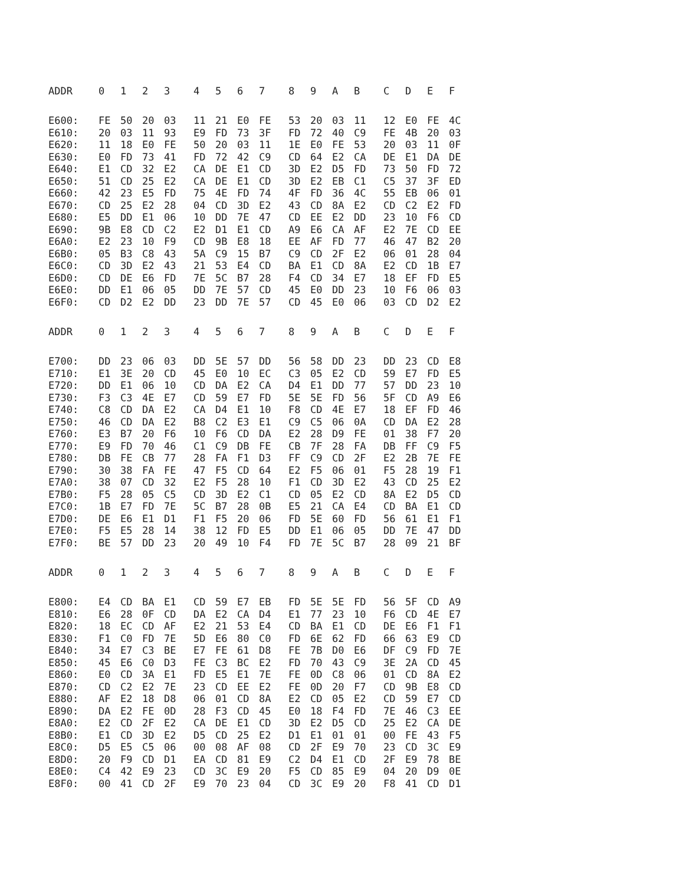| ADDR | 0 | 1 | 2 | 3 | 4 | 5 | 6 | 7 | 8 | 9 | A | B | C | D | E | F |
| --- | --- | --- | --- | --- | --- | --- | --- | --- | --- | --- | --- | --- | --- | --- | --- | --- |
| E600: | FE | 50 | 20 | 03 | 11 | 21 | E0 | FE | 53 | 20 | 03 | 11 | 12 | E0 | FE | 4C |
| E610: | 20 | 03 | 11 | 93 | E9 | FD | 73 | 3F | FD | 72 | 40 | C9 | FE | 4B | 20 | 03 |
| E620: | 11 | 18 | E0 | FE | 50 | 20 | 03 | 11 | 1E | E0 | FE | 53 | 20 | 03 | 11 | 0F |
| E630: | E0 | FD | 73 | 41 | FD | 72 | 42 | C9 | CD | 64 | E2 | CA | DE | E1 | DA | DE |
| E640: | E1 | CD | 32 | E2 | CA | DE | E1 | CD | 3D | E2 | D5 | FD | 73 | 50 | FD | 72 |
| E650: | 51 | CD | 25 | E2 | CA | DE | E1 | CD | 3D | E2 | EB | C1 | C5 | 37 | 3F | ED |
| E660: | 42 | 23 | E5 | FD | 75 | 4E | FD | 74 | 4F | FD | 36 | 4C | 55 | EB | 06 | 01 |
| E670: | CD | 25 | E2 | 28 | 04 | CD | 3D | E2 | 43 | CD | 8A | E2 | CD | C2 | E2 | FD |
| E680: | E5 | DD | E1 | 06 | 10 | DD | 7E | 47 | CD | EE | E2 | DD | 23 | 10 | F6 | CD |
| E690: | 9B | E8 | CD | C2 | E2 | D1 | E1 | CD | A9 | E6 | CA | AF | E2 | 7E | CD | EE |
| E6A0: | E2 | 23 | 10 | F9 | CD | 9B | E8 | 18 | EE | AF | FD | 77 | 46 | 47 | B2 | 20 |
| E6B0: | 05 | B3 | C8 | 43 | 5A | C9 | 15 | B7 | C9 | CD | 2F | E2 | 06 | 01 | 28 | 04 |
| E6C0: | CD | 3D | E2 | 43 | 21 | 53 | E4 | CD | BA | E1 | CD | 8A | E2 | CD | 1B | E7 |
| E6D0: | CD | DE | E6 | FD | 7E | 5C | B7 | 28 | F4 | CD | 34 | E7 | 18 | EF | FD | E5 |
| E6E0: | DD | E1 | 06 | 05 | DD | 7E | 57 | CD | 45 | E0 | DD | 23 | 10 | F6 | 06 | 03 |
| E6F0: | CD | D2 | E2 | DD | 23 | DD | 7E | 57 | CD | 45 | E0 | 06 | 03 | CD | D2 | E2 |
| ADDR | 0 | 1 | 2 | 3 | 4 | 5 | 6 | 7 | 8 | 9 | A | B | C | D | E | F |
| E700: | DD | 23 | 06 | 03 | DD | 5E | 57 | DD | 56 | 58 | DD | 23 | DD | 23 | CD | E8 |
| E710: | E1 | 3E | 20 | CD | 45 | E0 | 10 | EC | C3 | 05 | E2 | CD | 59 | E7 | FD | E5 |
| E720: | DD | E1 | 06 | 10 | CD | DA | E2 | CA | D4 | E1 | DD | 77 | 57 | DD | 23 | 10 |
| E730: | F3 | C3 | 4E | E7 | CD | 59 | E7 | FD | 5E | 5E | FD | 56 | 5F | CD | A9 | E6 |
| E740: | C8 | CD | DA | E2 | CA | D4 | E1 | 10 | F8 | CD | 4E | E7 | 18 | EF | FD | 46 |
| E750: | 46 | CD | DA | E2 | B8 | C2 | E3 | E1 | C9 | C5 | 06 | 0A | CD | DA | E2 | 28 |
| E760: | E3 | B7 | 20 | F6 | 10 | F6 | CD | DA | E2 | 28 | D9 | FE | 01 | 38 | F7 | 20 |
| E770: | E9 | FD | 70 | 46 | C1 | C9 | DB | FE | CB | 7F | 28 | FA | DB | FF | C9 | F5 |
| E780: | DB | FE | CB | 77 | 28 | FA | F1 | D3 | FF | C9 | CD | 2F | E2 | 2B | 7E | FE |
| E790: | 30 | 38 | FA | FE | 47 | F5 | CD | 64 | E2 | F5 | 06 | 01 | F5 | 28 | 19 | F1 |
| E7A0: | 38 | 07 | CD | 32 | E2 | F5 | 28 | 10 | F1 | CD | 3D | E2 | 43 | CD | 25 | E2 |
| E7B0: | F5 | 28 | 05 | C5 | CD | 3D | E2 | C1 | CD | 05 | E2 | CD | 8A | E2 | D5 | CD |
| E7C0: | 1B | E7 | FD | 7E | 5C | B7 | 28 | 0B | E5 | 21 | CA | E4 | CD | BA | E1 | CD |
| E7D0: | DE | E6 | E1 | D1 | F1 | F5 | 20 | 06 | FD | 5E | 60 | FD | 56 | 61 | E1 | F1 |
| E7E0: | F5 | E5 | 28 | 14 | 38 | 12 | FD | E5 | DD | E1 | 06 | 05 | DD | 7E | 47 | DD |
| E7F0: | BE | 57 | DD | 23 | 20 | 49 | 10 | F4 | FD | 7E | 5C | B7 | 28 | 09 | 21 | BF |
| ADDR | 0 | 1 | 2 | 3 | 4 | 5 | 6 | 7 | 8 | 9 | A | B | C | D | E | F |
| E800: | E4 | CD | BA | E1 | CD | 59 | E7 | EB | FD | 5E | 5E | FD | 56 | 5F | CD | A9 |
| E810: | E6 | 28 | 0F | CD | DA | E2 | CA | D4 | E1 | 77 | 23 | 10 | F6 | CD | 4E | E7 |
| E820: | 18 | EC | CD | AF | E2 | 21 | 53 | E4 | CD | BA | E1 | CD | DE | E6 | F1 | F1 |
| E830: | F1 | C0 | FD | 7E | 5D | E6 | 80 | C0 | FD | 6E | 62 | FD | 66 | 63 | E9 | CD |
| E840: | 34 | E7 | C3 | BE | E7 | FE | 61 | D8 | FE | 7B | D0 | E6 | DF | C9 | FD | 7E |
| E850: | 45 | E6 | C0 | D3 | FE | C3 | BC | E2 | FD | 70 | 43 | C9 | 3E | 2A | CD | 45 |
| E860: | E0 | CD | 3A | E1 | FD | E5 | E1 | 7E | FE | 0D | C8 | 06 | 01 | CD | 8A | E2 |
| E870: | CD | C2 | E2 | 7E | 23 | CD | EE | E2 | FE | 0D | 20 | F7 | CD | 9B | E8 | CD |
| E880: | AF | E2 | 18 | D8 | 06 | 01 | CD | 8A | E2 | CD | 05 | E2 | CD | 59 | E7 | CD |
| E890: | DA | E2 | FE | 0D | 28 | F3 | CD | 45 | E0 | 18 | F4 | FD | 7E | 46 | C3 | EE |
| E8A0: | E2 | CD | 2F | E2 | CA | DE | E1 | CD | 3D | E2 | D5 | CD | 25 | E2 | CA | DE |
| E8B0: | E1 | CD | 3D | E2 | D5 | CD | 25 | E2 | D1 | E1 | 01 | 01 | 00 | FE | 43 | F5 |
| E8C0: | D5 | E5 | C5 | 06 | 00 | 08 | AF | 08 | CD | 2F | E9 | 70 | 23 | CD | 3C | E9 |
| E8D0: | 20 | F9 | CD | D1 | EA | CD | 81 | E9 | C2 | D4 | E1 | CD | 2F | E9 | 78 | BE |
| E8E0: | C4 | 42 | E9 | 23 | CD | 3C | E9 | 20 | F5 | CD | 85 | E9 | 04 | 20 | D9 | 0E |
| E8F0: | 00 | 41 | CD | 2F | E9 | 70 | 23 | 04 | CD | 3C | E9 | 20 | F8 | 41 | CD | D1 |